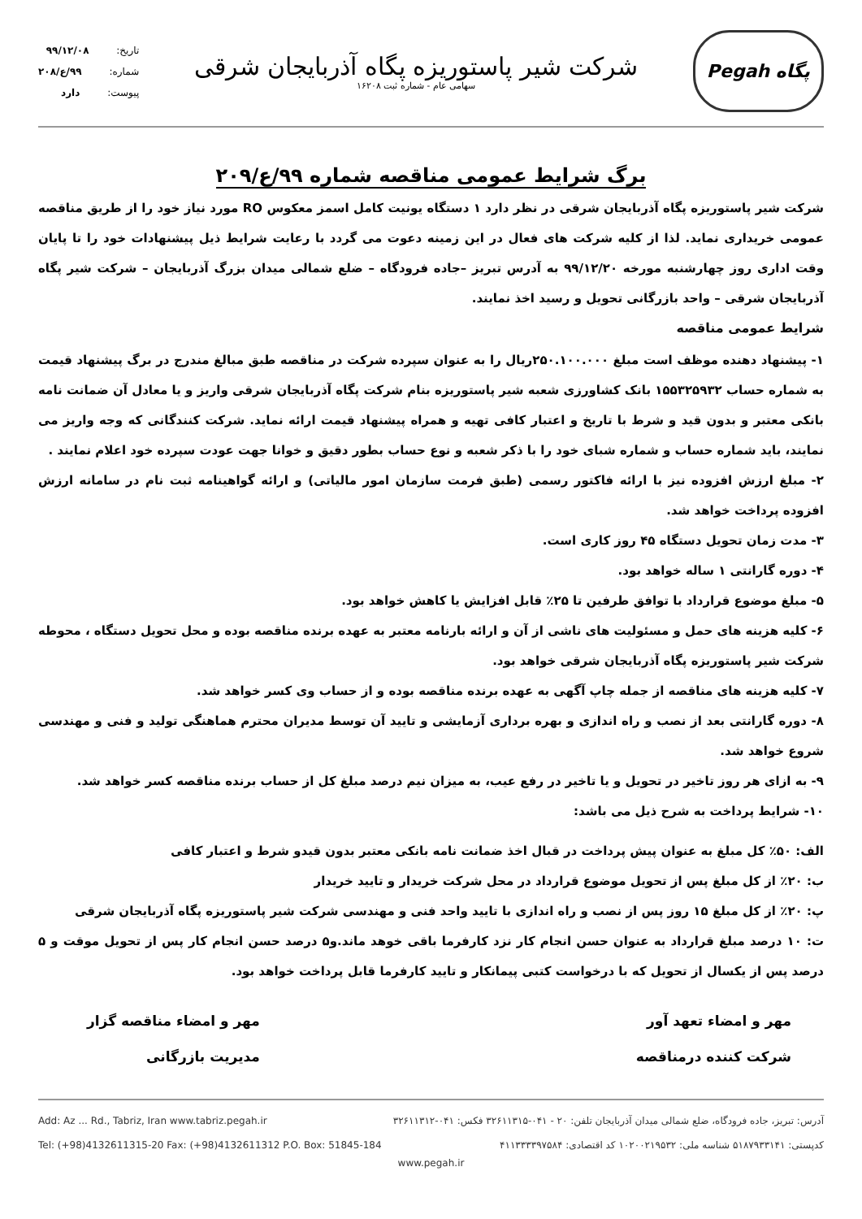Pegah پگاه
شرکت شیر پاستوریزه پگاه آذربایجان شرقی
سهامی عام - شماره ثبت ۱۶۲۰۸
تاریخ: ۹۹/۱۲/۰۸
شماره: ۹۹/ع/۲۰۸
پیوست: دارد
برگ شرایط عمومی مناقصه شماره ۹۹/ع/۲۰۹
شرکت شیر پاستوریزه پگاه آذربایجان شرقی در نظر دارد ۱ دستگاه یونیت کامل اسمز معکوس RO مورد نیاز خود را از طریق مناقصه عمومی خریداری نماید. لذا از کلیه شرکت های فعال در این زمینه دعوت می گردد با رعایت شرایط ذیل پیشنهادات خود را تا پایان وقت اداری روز چهارشنبه مورخه ۹۹/۱۲/۲۰ به آدرس تبریز –جاده فرودگاه – ضلع شمالی میدان بزرگ آذربایجان – شرکت شیر پگاه آذربایجان شرقی – واحد بازرگانی تحویل و رسید اخذ نمایند.
شرایط عمومی مناقصه
۱- پیشنهاد دهنده موظف است مبلغ ۲۵۰.۱۰۰.۰۰۰ریال را به عنوان سپرده شرکت در مناقصه طبق مبالغ مندرج در برگ پیشنهاد قیمت به شماره حساب ۱۵۵۳۲۵۹۳۲ بانک کشاورزی شعبه شیر پاستوریزه بنام شرکت پگاه آذربایجان شرقی واریز و یا معادل آن ضمانت نامه بانکی معتبر و بدون قید و شرط با تاریخ و اعتبار کافی تهیه و همراه پیشنهاد قیمت ارائه نماید. شرکت کنندگانی که وجه واریز می نمایند، باید شماره حساب و شماره شبای خود را با ذکر شعبه و نوع حساب بطور دقیق و خوانا جهت عودت سپرده خود اعلام نمایند .
۲- مبلغ ارزش افزوده نیز با ارائه فاکتور رسمی (طبق فرمت سازمان امور مالیاتی) و ارائه گواهینامه ثبت نام در سامانه ارزش افزوده پرداخت خواهد شد.
۳- مدت زمان تحویل دستگاه ۴۵ روز کاری است.
۴- دوره گارانتی ۱ ساله خواهد بود.
۵- مبلغ موضوع قرارداد با توافق طرفین تا ۲۵٪ قابل افزایش یا کاهش خواهد بود.
۶- کلیه هزینه های حمل و مسئولیت های ناشی از آن و ارائه بارنامه معتبر به عهده برنده مناقصه بوده و محل تحویل دستگاه ، محوطه شرکت شیر پاستوریزه پگاه آذربایجان شرقی خواهد بود.
۷- کلیه هزینه های مناقصه از جمله چاپ آگهی به عهده برنده مناقصه بوده و از حساب وی کسر خواهد شد.
۸- دوره گارانتی بعد از نصب و راه اندازی و بهره برداری آزمایشی و تایید آن توسط مدیران محترم هماهنگی تولید و فنی و مهندسی شروع خواهد شد.
۹- به ازای هر روز تاخیر در تحویل و یا تاخیر در رفع عیب، به میزان نیم درصد مبلغ کل از حساب برنده مناقصه کسر خواهد شد.
۱۰- شرایط پرداخت به شرح ذیل می باشد:
الف: ۵۰٪ کل مبلغ به عنوان پیش پرداخت در قبال اخذ ضمانت نامه بانکی معتبر بدون قیدو شرط و اعتبار کافی
ب: ۲۰٪ از کل مبلغ پس از تحویل موضوع قرارداد در محل شرکت خریدار و تایید خریدار
پ: ۲۰٪ از کل مبلغ ۱۵ روز پس از نصب و راه اندازی با تایید واحد فنی و مهندسی شرکت شیر پاستوریزه پگاه آذربایجان شرقی
ت: ۱۰ درصد مبلغ قرارداد به عنوان حسن انجام کار نزد کارفرما باقی خوهد ماند.و۵ درصد حسن انجام کار پس از تحویل موقت و ۵ درصد پس از یکسال از تحویل که با درخواست کتبی پیمانکار و تایید کارفرما قابل پرداخت خواهد بود.
مهر و امضاء تعهد آور
شرکت کننده درمناقصه
مهر و امضاء مناقصه گزار
مدیریت بازرگانی
آدرس: تبریز، جاده فرودگاه، ضلع شمالی میدان آذربایجان تلفن: ۲۰ - ۰۴۱-۳۲۶۱۱۳۱۵ فکس: ۰۴۱-۳۲۶۱۱۳۱۲ Add: Az ... Rd., Tabriz, Iran www.tabriz.pegah.ir
کدپستی: ۵۱۸۷۹۳۳۱۴۱ شناسه ملی: ۱۰۲۰۰۲۱۹۵۳۲ کد اقتصادی: ۴۱۱۳۳۳۳۹۷۵۸۴ Tel: (+98)4132611315-20 Fax: (+98)4132611312 P.O. Box: 51845-184
www.pegah.ir